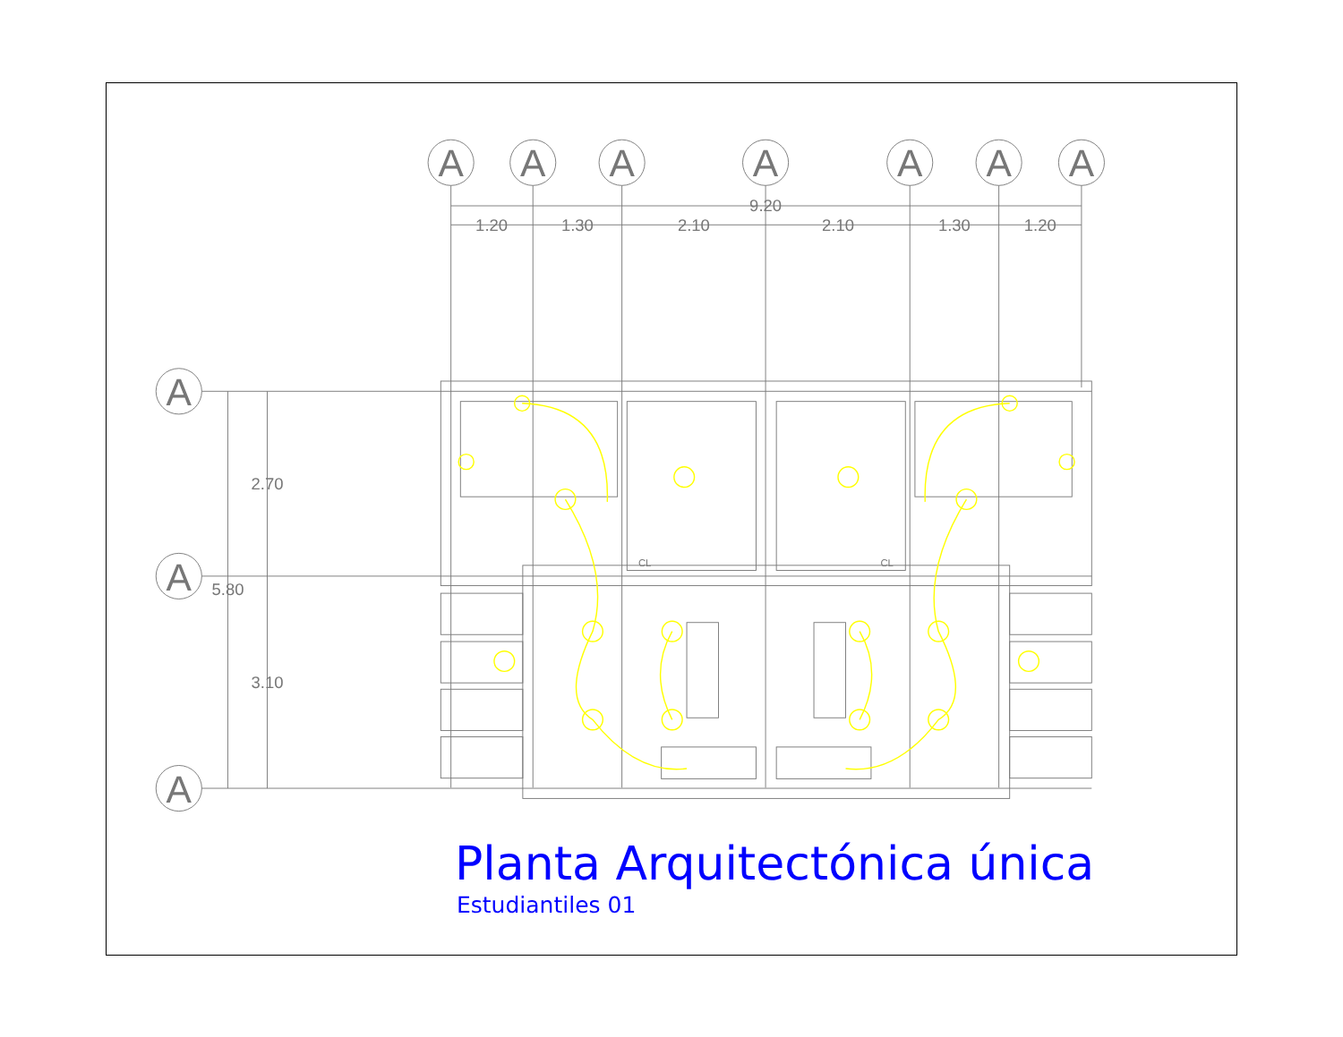A
A
A
A
A
A
A
9.20
1.20
1.30
2.10
2.10
1.30
1.20
A
A
A
2.70
5.80
3.10
CL
CL
Planta Arquitectónica única
Estudiantiles 01